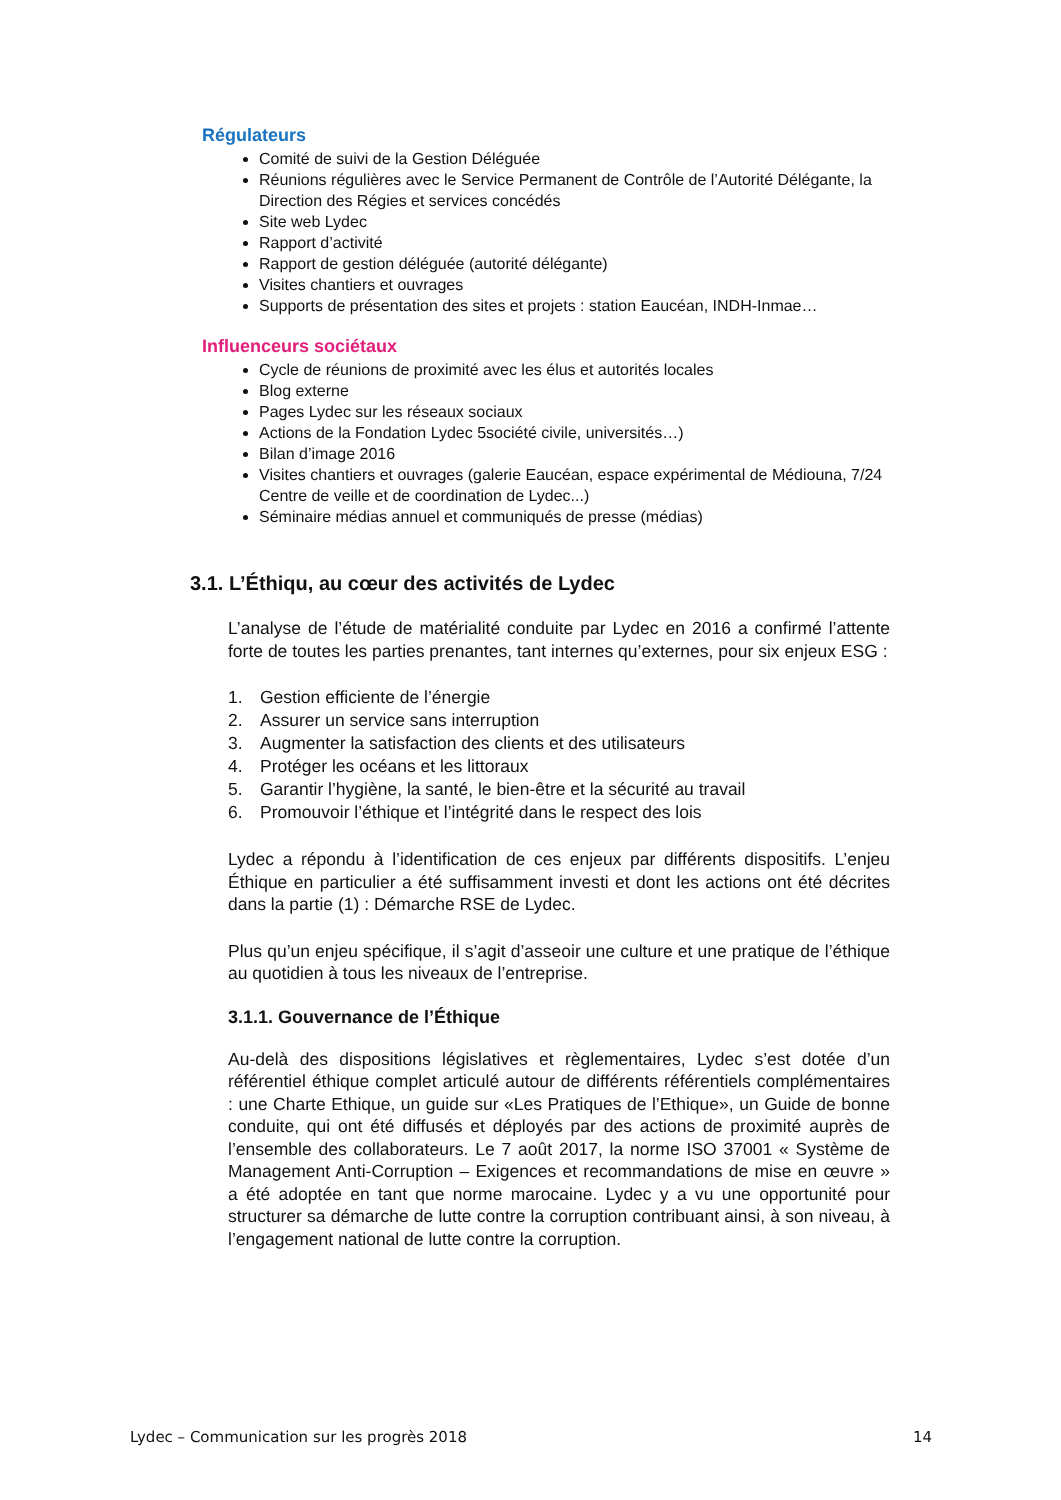Régulateurs
Comité de suivi de la Gestion Déléguée
Réunions régulières avec le Service Permanent de Contrôle de l’Autorité Délégante, la Direction des Régies et services concédés
Site web Lydec
Rapport d’activité
Rapport de gestion déléguée (autorité délégante)
Visites chantiers et ouvrages
Supports de présentation des sites et projets : station Eaucéan, INDH-Inmae…
Influenceurs sociétaux
Cycle de réunions de proximité avec les élus et autorités locales
Blog externe
Pages Lydec sur les réseaux sociaux
Actions de la Fondation Lydec 5société civile, universités…)
Bilan d’image 2016
Visites chantiers et ouvrages (galerie Eaucéan, espace expérimental de Médiouna, 7/24 Centre de veille et de coordination de Lydec...)
Séminaire médias annuel et communiqués de presse (médias)
3.1. L’Éthiqu, au cœur des activités de Lydec
L’analyse de l’étude de matérialité conduite par Lydec en 2016 a confirmé l’attente forte de toutes les parties prenantes, tant internes qu’externes, pour six enjeux ESG :
1. Gestion efficiente de l’énergie
2. Assurer un service sans interruption
3. Augmenter la satisfaction des clients et des utilisateurs
4. Protéger les océans et les littoraux
5. Garantir l’hygiène, la santé, le bien-être et la sécurité au travail
6. Promouvoir l’éthique et l’intégrité dans le respect des lois
Lydec a répondu à l’identification de ces enjeux par différents dispositifs. L’enjeu Éthique en particulier a été suffisamment investi et dont les actions ont été décrites dans la partie (1) : Démarche RSE de Lydec.
Plus qu’un enjeu spécifique, il s’agit d’asseoir une culture et une pratique de l’éthique au quotidien à tous les niveaux de l’entreprise.
3.1.1. Gouvernance de l’Éthique
Au-delà des dispositions législatives et règlementaires, Lydec s’est dotée d’un référentiel éthique complet articulé autour de différents référentiels complémentaires : une Charte Ethique, un guide sur «Les Pratiques de l’Ethique», un Guide de bonne conduite, qui ont été diffusés et déployés par des actions de proximité auprès de l’ensemble des collaborateurs. Le 7 août 2017, la norme ISO 37001 « Système de Management Anti-Corruption – Exigences et recommandations de mise en œuvre » a été adoptée en tant que norme marocaine. Lydec y a vu une opportunité pour structurer sa démarche de lutte contre la corruption contribuant ainsi, à son niveau, à l’engagement national de lutte contre la corruption.
Lydec – Communication sur les progrès 2018 14